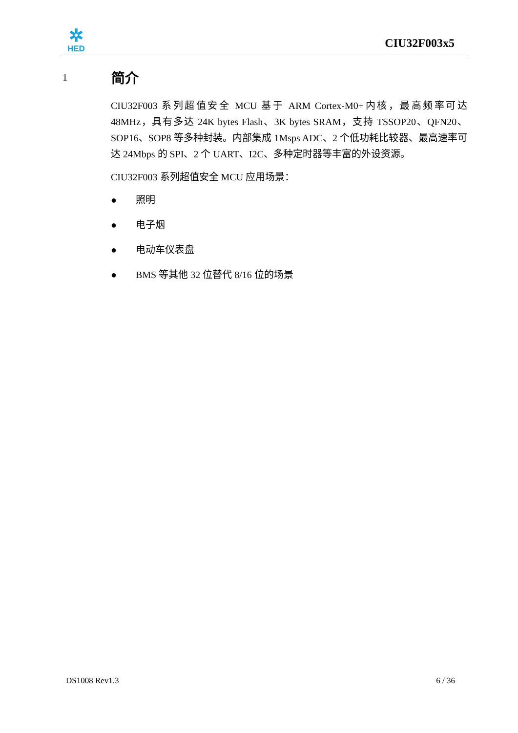✲
HED
CIU32F003x5
1 简介
CIU32F003 系列超值安全 MCU 基于 ARM Cortex-M0+内核，最高频率可达 48MHz，具有多达 24K bytes Flash、3K bytes SRAM，支持 TSSOP20、QFN20、SOP16、SOP8 等多种封装。内部集成 1Msps ADC、2 个低功耗比较器、最高速率可达 24Mbps 的 SPI、2 个 UART、I2C、多种定时器等丰富的外设资源。
CIU32F003 系列超值安全 MCU 应用场景：
● 照明
● 电子烟
● 电动车仪表盘
● BMS 等其他 32 位替代 8/16 位的场景
DS1008 Rev1.3 6 / 36